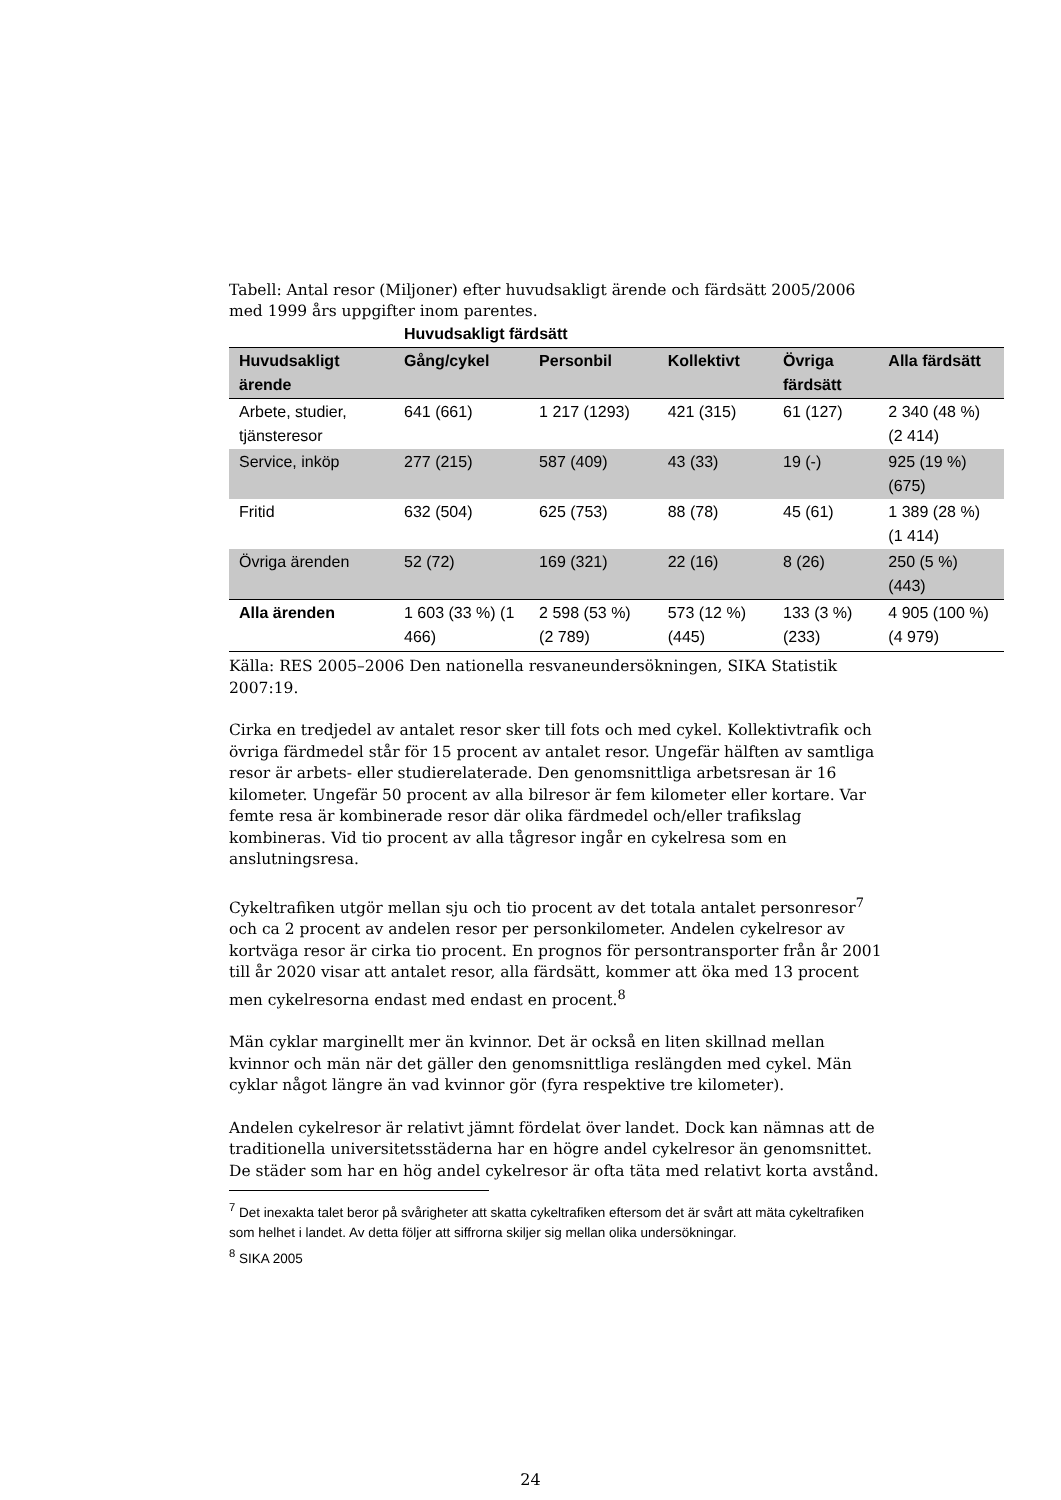Tabell: Antal resor (Miljoner) efter huvudsakligt ärende och färdsätt 2005/2006 med 1999 års uppgifter inom parentes.
| | Huvudsakligt färdsätt | | | | |
| --- | --- | --- | --- | --- | --- |
| Huvudsakligt ärende | Gång/cykel | Personbil | Kollektivt | Övriga färdsätt | Alla färdsätt |
| Arbete, studier, tjänsteresor | 641 (661) | 1 217 (1293) | 421 (315) | 61 (127) | 2 340 (48 %) (2 414) |
| Service, inköp | 277 (215) | 587 (409) | 43 (33) | 19 (-) | 925 (19 %) (675) |
| Fritid | 632 (504) | 625 (753) | 88 (78) | 45 (61) | 1 389 (28 %) (1 414) |
| Övriga ärenden | 52 (72) | 169 (321) | 22 (16) | 8 (26) | 250 (5 %) (443) |
| Alla ärenden | 1 603 (33 %) (1 466) | 2 598 (53 %) (2 789) | 573 (12 %) (445) | 133 (3 %) (233) | 4 905 (100 %) (4 979) |
Källa: RES 2005–2006 Den nationella resvaneundersökningen, SIKA Statistik 2007:19.
Cirka en tredjedel av antalet resor sker till fots och med cykel. Kollektivtrafik och övriga färdmedel står för 15 procent av antalet resor. Ungefär hälften av samtliga resor är arbets- eller studierelaterade. Den genomsnittliga arbetsresan är 16 kilometer. Ungefär 50 procent av alla bilresor är fem kilometer eller kortare. Var femte resa är kombinerade resor där olika färdmedel och/eller trafikslag kombineras. Vid tio procent av alla tågresor ingår en cykelresa som en anslutningsresa.
Cykeltrafiken utgör mellan sju och tio procent av det totala antalet personresor<sup>7</sup> och ca 2 procent av andelen resor per personkilometer. Andelen cykelresor av kortväga resor är cirka tio procent. En prognos för persontransporter från år 2001 till år 2020 visar att antalet resor, alla färdsätt, kommer att öka med 13 procent men cykelresorna endast med endast en procent.<sup>8</sup>
Män cyklar marginellt mer än kvinnor. Det är också en liten skillnad mellan kvinnor och män när det gäller den genomsnittliga reslängden med cykel. Män cyklar något längre än vad kvinnor gör (fyra respektive tre kilometer).
Andelen cykelresor är relativt jämnt fördelat över landet. Dock kan nämnas att de traditionella universitetsstäderna har en högre andel cykelresor än genomsnittet. De städer som har en hög andel cykelresor är ofta täta med relativt korta avstånd.
<sup>7</sup> Det inexakta talet beror på svårigheter att skatta cykeltrafiken eftersom det är svårt att mäta cykeltrafiken som helhet i landet. Av detta följer att siffrorna skiljer sig mellan olika undersökningar.
<sup>8</sup> SIKA 2005
24